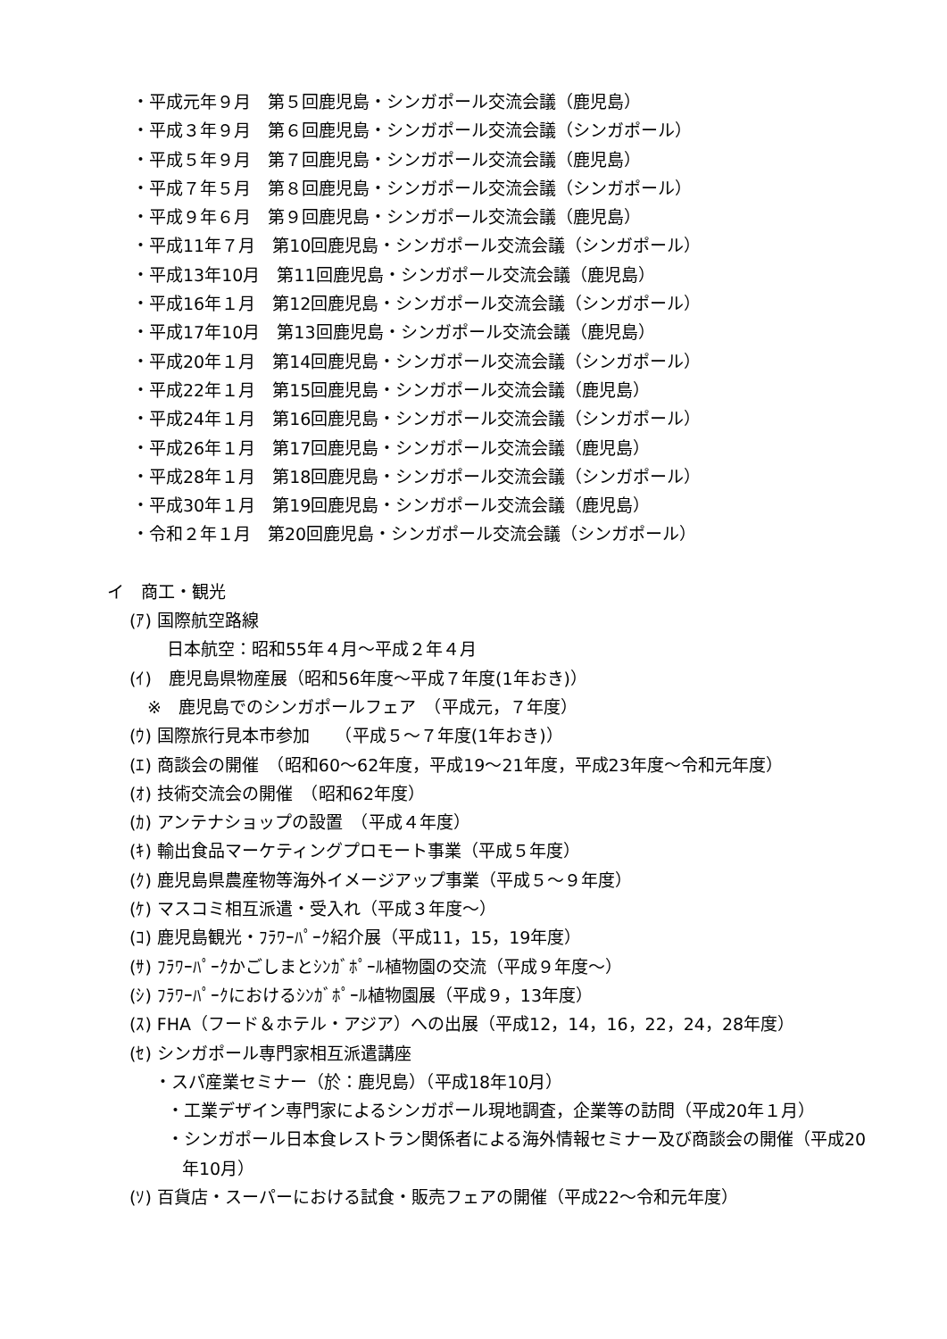・平成元年９月　第５回鹿児島・シンガポール交流会議（鹿児島）
・平成３年９月　第６回鹿児島・シンガポール交流会議（シンガポール）
・平成５年９月　第７回鹿児島・シンガポール交流会議（鹿児島）
・平成７年５月　第８回鹿児島・シンガポール交流会議（シンガポール）
・平成９年６月　第９回鹿児島・シンガポール交流会議（鹿児島）
・平成11年７月　第10回鹿児島・シンガポール交流会議（シンガポール）
・平成13年10月　第11回鹿児島・シンガポール交流会議（鹿児島）
・平成16年１月　第12回鹿児島・シンガポール交流会議（シンガポール）
・平成17年10月　第13回鹿児島・シンガポール交流会議（鹿児島）
・平成20年１月　第14回鹿児島・シンガポール交流会議（シンガポール）
・平成22年１月　第15回鹿児島・シンガポール交流会議（鹿児島）
・平成24年１月　第16回鹿児島・シンガポール交流会議（シンガポール）
・平成26年１月　第17回鹿児島・シンガポール交流会議（鹿児島）
・平成28年１月　第18回鹿児島・シンガポール交流会議（シンガポール）
・平成30年１月　第19回鹿児島・シンガポール交流会議（鹿児島）
・令和２年１月　第20回鹿児島・シンガポール交流会議（シンガポール）
イ　商工・観光
(ｱ) 国際航空路線
日本航空：昭和55年４月～平成２年４月
(ｲ)　鹿児島県物産展（昭和56年度～平成７年度(1年おき)）
※　鹿児島でのシンガポールフェア　（平成元，７年度）
(ｳ) 国際旅行見本市参加　　（平成５～７年度(1年おき)）
(ｴ) 商談会の開催　（昭和60～62年度，平成19～21年度，平成23年度～令和元年度）
(ｵ) 技術交流会の開催　（昭和62年度）
(ｶ) アンテナショップの設置　（平成４年度）
(ｷ) 輸出食品マーケティングプロモート事業（平成５年度）
(ｸ) 鹿児島県農産物等海外イメージアップ事業（平成５～９年度）
(ｹ) マスコミ相互派遣・受入れ（平成３年度～）
(ｺ) 鹿児島観光・ﾌﾗﾜｰﾊﾟｰｸ紹介展（平成11，15，19年度）
(ｻ) ﾌﾗﾜｰﾊﾟｰｸかごしまとｼﾝｶﾞﾎﾟｰﾙ植物園の交流（平成９年度～）
(ｼ) ﾌﾗﾜｰﾊﾟｰｸにおけるｼﾝｶﾞﾎﾟｰﾙ植物園展（平成９，13年度）
(ｽ) FHA（フード＆ホテル・アジア）への出展（平成12，14，16，22，24，28年度）
(ｾ) シンガポール専門家相互派遣講座
・スパ産業セミナー（於：鹿児島）（平成18年10月）
・工業デザイン専門家によるシンガポール現地調査，企業等の訪問（平成20年１月）
・シンガポール日本食レストラン関係者による海外情報セミナー及び商談会の開催（平成20年10月）
(ｿ) 百貨店・スーパーにおける試食・販売フェアの開催（平成22～令和元年度）